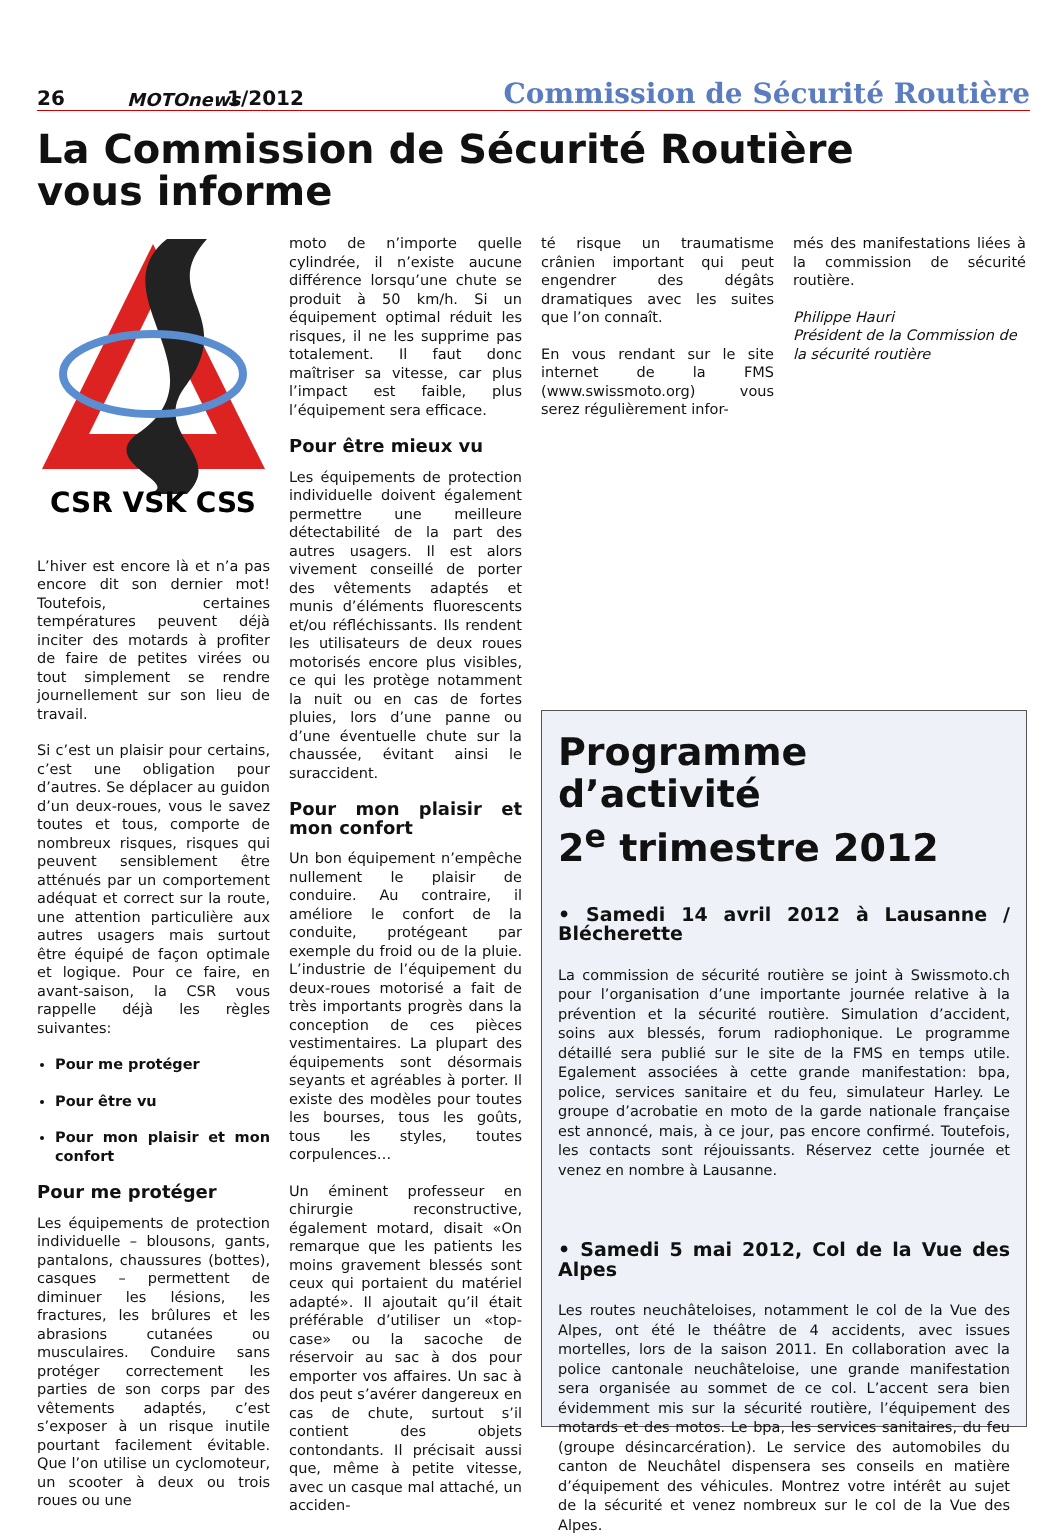26 MOTOnews 1/2012 Commission de Sécurité Routière
La Commission de Sécurité Routière
vous informe
CSR VSK CSS
L’hiver est encore là et n’a pas encore dit son dernier mot! Toutefois, certaines températures peuvent déjà inciter des motards à profiter de faire de petites virées ou tout simplement se rendre journellement sur son lieu de travail.
Si c’est un plaisir pour certains, c’est une obligation pour d’autres. Se déplacer au guidon d’un deux-roues, vous le savez toutes et tous, comporte de nombreux risques, risques qui peuvent sensiblement être atténués par un comportement adéquat et correct sur la route, une attention particulière aux autres usagers mais surtout être équipé de façon optimale et logique. Pour ce faire, en avant-saison, la CSR vous rappelle déjà les règles suivantes:
Pour me protéger
Pour être vu
Pour mon plaisir et mon confort
Pour me protéger
Les équipements de protection individuelle – blousons, gants, pantalons, chaussures (bottes), casques – permettent de diminuer les lésions, les fractures, les brûlures et les abrasions cutanées ou musculaires. Conduire sans protéger correctement les parties de son corps par des vêtements adaptés, c’est s’exposer à un risque inutile pourtant facilement évitable. Que l’on utilise un cyclomoteur, un scooter à deux ou trois roues ou une
moto de n’importe quelle cylindrée, il n’existe aucune différence lorsqu’une chute se produit à 50 km/h. Si un équipement optimal réduit les risques, il ne les supprime pas totalement. Il faut donc maîtriser sa vitesse, car plus l’impact est faible, plus l’équipement sera efficace.
Pour être mieux vu
Les équipements de protection individuelle doivent également permettre une meilleure détectabilité de la part des autres usagers. Il est alors vivement conseillé de porter des vêtements adaptés et munis d’éléments fluorescents et/ou réfléchissants. Ils rendent les utilisateurs de deux roues motorisés encore plus visibles, ce qui les protège notamment la nuit ou en cas de fortes pluies, lors d’une panne ou d’une éventuelle chute sur la chaussée, évitant ainsi le suraccident.
Pour mon plaisir et mon confort
Un bon équipement n’empêche nullement le plaisir de conduire. Au contraire, il améliore le confort de la conduite, protégeant par exemple du froid ou de la pluie. L’industrie de l’équipement du deux-roues motorisé a fait de très importants progrès dans la conception de ces pièces vestimentaires. La plupart des équipements sont désormais seyants et agréables à porter. Il existe des modèles pour toutes les bourses, tous les goûts, tous les styles, toutes corpulences…
Un éminent professeur en chirurgie reconstructive, également motard, disait «On remarque que les patients les moins gravement blessés sont ceux qui portaient du matériel adapté». Il ajoutait qu’il était préférable d’utiliser un «top-case» ou la sacoche de réservoir au sac à dos pour emporter vos affaires. Un sac à dos peut s’avérer dangereux en cas de chute, surtout s’il contient des objets contondants. Il précisait aussi que, même à petite vitesse, avec un casque mal attaché, un acciden-
té risque un traumatisme crânien important qui peut engendrer des dégâts dramatiques avec les suites que l’on connaît.
En vous rendant sur le site internet de la FMS (www.swissmoto.org) vous serez régulièrement infor-
més des manifestations liées à la commission de sécurité routière.
Philippe Hauri
Président de la Commission de la sécurité routière
Programme d’activité
2<sup>e</sup> trimestre 2012
• Samedi 14 avril 2012 à Lausanne / Blécherette
La commission de sécurité routière se joint à Swissmoto.ch pour l’organisation d’une importante journée relative à la prévention et la sécurité routière. Simulation d’accident, soins aux blessés, forum radiophonique. Le programme détaillé sera publié sur le site de la FMS en temps utile. Egalement associées à cette grande manifestation: bpa, police, services sanitaire et du feu, simulateur Harley. Le groupe d’acrobatie en moto de la garde nationale française est annoncé, mais, à ce jour, pas encore confirmé. Toutefois, les contacts sont réjouissants. Réservez cette journée et venez en nombre à Lausanne.
• Samedi 5 mai 2012, Col de la Vue des Alpes
Les routes neuchâteloises, notamment le col de la Vue des Alpes, ont été le théâtre de 4 accidents, avec issues mortelles, lors de la saison 2011. En collaboration avec la police cantonale neuchâteloise, une grande manifestation sera organisée au sommet de ce col. L’accent sera bien évidemment mis sur la sécurité routière, l’équipement des motards et des motos. Le bpa, les services sanitaires, du feu (groupe désincarcération). Le service des automobiles du canton de Neuchâtel dispensera ses conseils en matière d’équipement des véhicules. Montrez votre intérêt au sujet de la sécurité et venez nombreux sur le col de la Vue des Alpes.